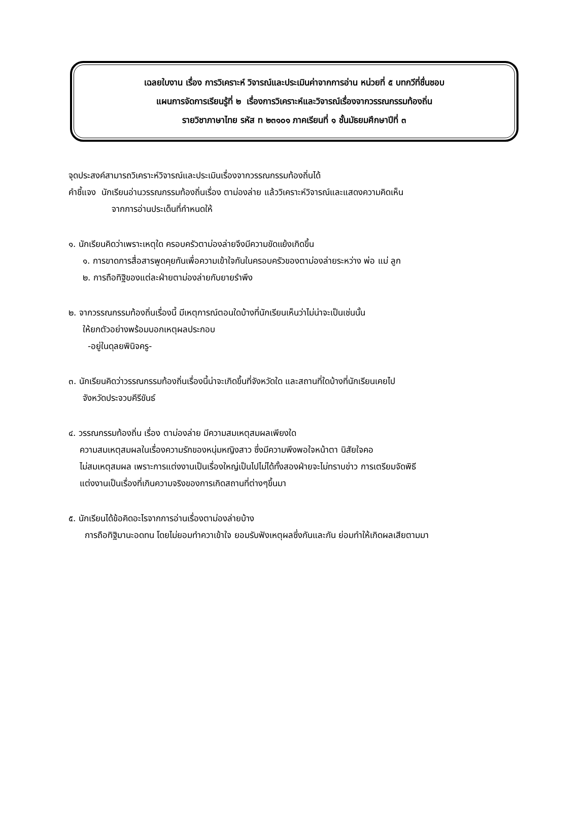เฉลยใบงาน เรื่อง การวิเคราะห์ วิจารณ์และประเมินค่าจากการอ่าน หน่วยที่ ๕ บทกวีที่ชื่นชอบ
แผนการจัดการเรียนรู้ที่ ๒ เรื่องการวิเคราะห์และวิจารณ์เรื่องจากวรรณกรรมท้องถิ่น
รายวิชาภาษาไทย รหัส ท ๒๓๑๐๑ ภาคเรียนที่ ๑ ชั้นมัธยมศึกษาปีที่ ๓
จุดประสงค์สามารถวิเคราะห์วิจารณ์และประเมินเรื่องจากวรรณกรรมท้องถิ่นได้
คำชี้แจง นักเรียนอ่านวรรณกรรมท้องถิ่นเรื่อง ตาม่องล่าย แล้ววิเคราะห์วิจารณ์และแสดงความคิดเห็น
จากการอ่านประเด็นที่กำหนดให้
๑. นักเรียนคิดว่าเพราะเหตุใด ครอบครัวตาม่องล่ายจึงมีความขัดแย้งเกิดขึ้น
๑. การขาดการสื่อสารพูดคุยกันเพื่อความเข้าใจกันในครอบครัวของตาม่องล่ายระหว่าง พ่อ แม่ ลูก
๒. การถือทิฐิของแต่ละฝ่ายตาม่องล่ายกับยายรำพึง
๒. จากวรรณกรรมท้องถิ่นเรื่องนี้ มีเหตุการณ์ตอนใดบ้างที่นักเรียนเห็นว่าไม่น่าจะเป็นเช่นนั้น
ให้ยกตัวอย่างพร้อมบอกเหตุผลประกอบ
-อยู่ในดุลยพินิจครู-
๓. นักเรียนคิดว่าวรรณกรรมท้องถิ่นเรื่องนี้น่าจะเกิดขึ้นที่จังหวัดใด และสถานที่ใดบ้างที่นักเรียนเคยไป
จังหวัดประจวบคีรีขันธ์
๔. วรรณกรรมท้องถิ่น เรื่อง ตาม่องล่าย มีความสมเหตุสมผลเพียงใด
ความสมเหตุสมผลในเรื่องความรักของหนุ่มหญิงสาว ซึ่งมีความพึงพอใจหน้าตา นิสัยใจคอ
ไม่สมเหตุสมผล เพราะการแต่งงานเป็นเรื่องใหญ่เป็นไปไม่ได้ทั้งสองฝ่ายจะไม่ทราบข่าว การเตรียมจัดพิธี
แต่งงานเป็นเรื่องที่เกินความจริงของการเกิดสถานที่ต่างๆขึ้นมา
๕. นักเรียนได้ข้อคิดอะไรจากการอ่านเรื่องตาม่องล่ายบ้าง
การถือทิฐิมานะอดทน โดยไม่ยอมทำควาเข้าใจ ยอมรับฟังเหตุผลซึ่งกันและกัน ย่อมทำให้เกิดผลเสียตามมา